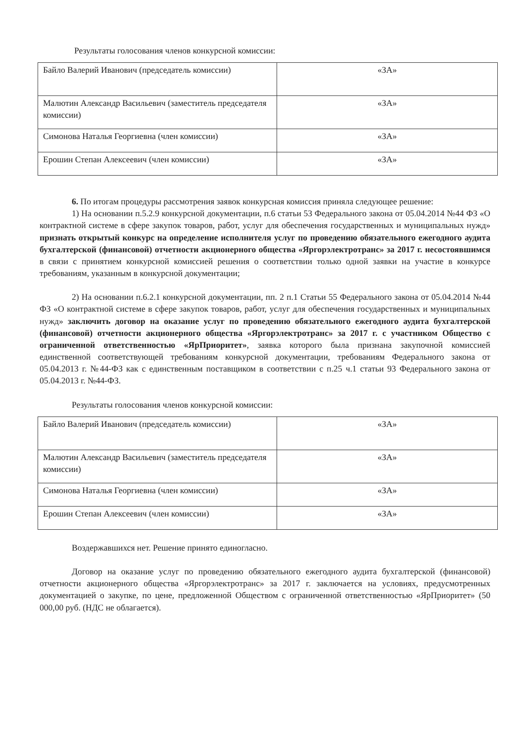Результаты голосования членов конкурсной комиссии:
| Байло Валерий Иванович (председатель комиссии) | «ЗА» |
| Малютин Александр Васильевич (заместитель председателя комиссии) | «ЗА» |
| Симонова Наталья Георгиевна (член комиссии) | «ЗА» |
| Ерошин Степан Алексеевич (член комиссии) | «ЗА» |
6. По итогам процедуры рассмотрения заявок конкурсная комиссия приняла следующее решение:
1) На основании п.5.2.9 конкурсной документации, п.6 статьи 53 Федерального закона от 05.04.2014 №44 ФЗ «О контрактной системе в сфере закупок товаров, работ, услуг для обеспечения государственных и муниципальных нужд» признать открытый конкурс на определение исполнителя услуг по проведению обязательного ежегодного аудита бухгалтерской (финансовой) отчетности акционерного общества «Яргорэлектротранс» за 2017 г. несостоявшимся в связи с принятием конкурсной комиссией решения о соответствии только одной заявки на участие в конкурсе требованиям, указанным в конкурсной документации;
2) На основании п.6.2.1 конкурсной документации, пп. 2 п.1 Статьи 55 Федерального закона от 05.04.2014 №44 ФЗ «О контрактной системе в сфере закупок товаров, работ, услуг для обеспечения государственных и муниципальных нужд» заключить договор на оказание услуг по проведению обязательного ежегодного аудита бухгалтерской (финансовой) отчетности акционерного общества «Яргорэлектротранс» за 2017 г. с участником Общество с ограниченной ответственностью «ЯрПриоритет», заявка которого была признана закупочной комиссией единственной соответствующей требованиям конкурсной документации, требованиям Федерального закона от 05.04.2013 г. №44-ФЗ как с единственным поставщиком в соответствии с п.25 ч.1 статьи 93 Федерального закона от 05.04.2013 г. №44-ФЗ.
Результаты голосования членов конкурсной комиссии:
| Байло Валерий Иванович (председатель комиссии) | «ЗА» |
| Малютин Александр Васильевич (заместитель председателя комиссии) | «ЗА» |
| Симонова Наталья Георгиевна (член комиссии) | «ЗА» |
| Ерошин Степан Алексеевич (член комиссии) | «ЗА» |
Воздержавшихся нет. Решение принято единогласно.
Договор на оказание услуг по проведению обязательного ежегодного аудита бухгалтерской (финансовой) отчетности акционерного общества «Яргорэлектротранс» за 2017 г. заключается на условиях, предусмотренных документацией о закупке, по цене, предложенной Обществом с ограниченной ответственностью «ЯрПриоритет» (50 000,00 руб. (НДС не облагается).